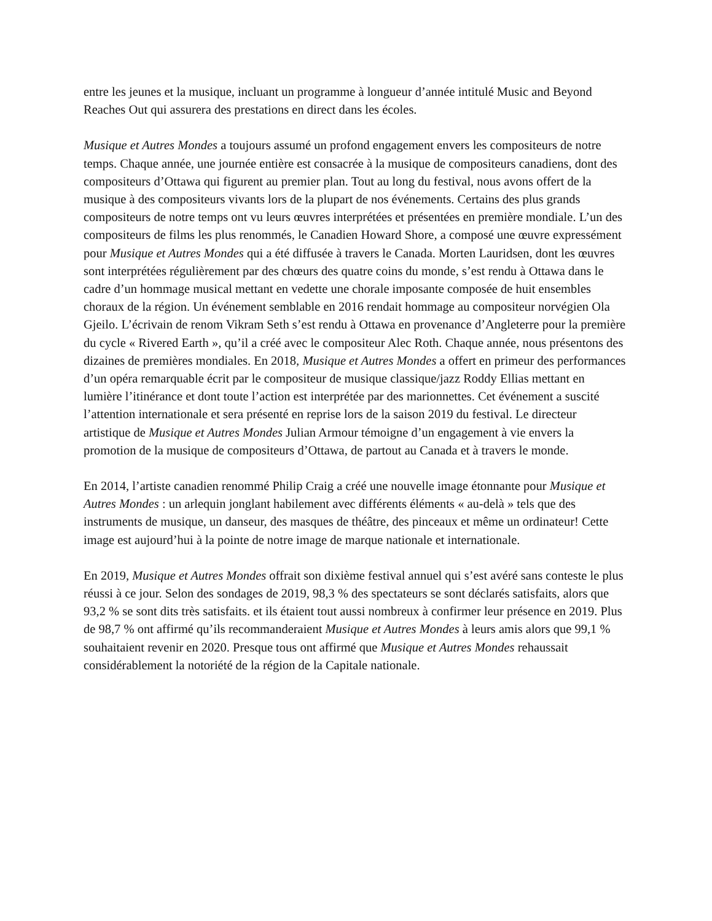entre les jeunes et la musique, incluant un programme à longueur d’année intitulé Music and Beyond Reaches Out qui assurera des prestations en direct dans les écoles.
Musique et Autres Mondes a toujours assumé un profond engagement envers les compositeurs de notre temps. Chaque année, une journée entière est consacrée à la musique de compositeurs canadiens, dont des compositeurs d’Ottawa qui figurent au premier plan. Tout au long du festival, nous avons offert de la musique à des compositeurs vivants lors de la plupart de nos événements. Certains des plus grands compositeurs de notre temps ont vu leurs œuvres interprétées et présentées en première mondiale. L’un des compositeurs de films les plus renommés, le Canadien Howard Shore, a composé une œuvre expressément pour Musique et Autres Mondes qui a été diffusée à travers le Canada. Morten Lauridsen, dont les œuvres sont interprétées régulièrement par des chœurs des quatre coins du monde, s’est rendu à Ottawa dans le cadre d’un hommage musical mettant en vedette une chorale imposante composée de huit ensembles choraux de la région. Un événement semblable en 2016 rendait hommage au compositeur norvégien Ola Gjeilo. L’écrivain de renom Vikram Seth s’est rendu à Ottawa en provenance d’Angleterre pour la première du cycle « Rivered Earth », qu’il a créé avec le compositeur Alec Roth. Chaque année, nous présentons des dizaines de premières mondiales. En 2018, Musique et Autres Mondes a offert en primeur des performances d’un opéra remarquable écrit par le compositeur de musique classique/jazz Roddy Ellias mettant en lumière l’itinérance et dont toute l’action est interprétée par des marionnettes. Cet événement a suscité l’attention internationale et sera présenté en reprise lors de la saison 2019 du festival. Le directeur artistique de Musique et Autres Mondes Julian Armour témoigne d’un engagement à vie envers la promotion de la musique de compositeurs d’Ottawa, de partout au Canada et à travers le monde.
En 2014, l’artiste canadien renommé Philip Craig a créé une nouvelle image étonnante pour Musique et Autres Mondes : un arlequin jonglant habilement avec différents éléments « au-delà » tels que des instruments de musique, un danseur, des masques de théâtre, des pinceaux et même un ordinateur! Cette image est aujourd’hui à la pointe de notre image de marque nationale et internationale.
En 2019, Musique et Autres Mondes offrait son dixième festival annuel qui s’est avéré sans conteste le plus réussi à ce jour. Selon des sondages de 2019, 98,3 % des spectateurs se sont déclarés satisfaits, alors que 93,2 % se sont dits très satisfaits. et ils étaient tout aussi nombreux à confirmer leur présence en 2019. Plus de 98,7 % ont affirmé qu’ils recommanderaient Musique et Autres Mondes à leurs amis alors que 99,1 % souhaitaient revenir en 2020. Presque tous ont affirmé que Musique et Autres Mondes rehaussait considérablement la notoriété de la région de la Capitale nationale.